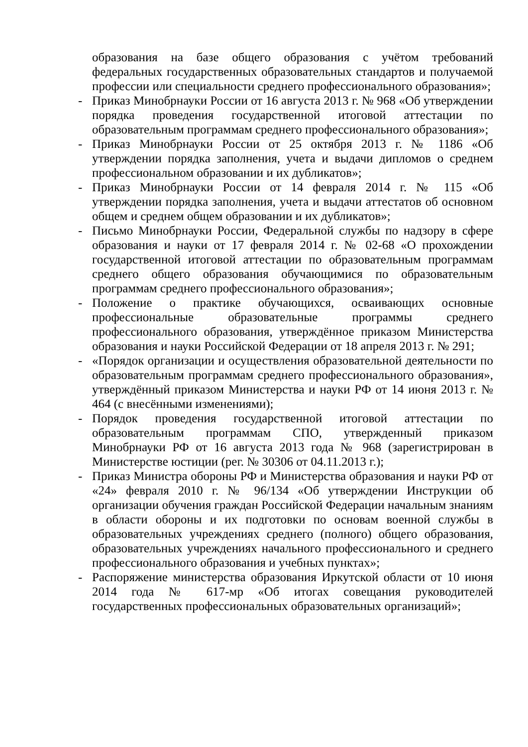образования на базе общего образования с учётом требований федеральных государственных образовательных стандартов и получаемой профессии или специальности среднего профессионального образования»;
- Приказ Минобрнауки России от 16 августа 2013 г. № 968 «Об утверждении порядка проведения государственной итоговой аттестации по образовательным программам среднего профессионального образования»;
- Приказ Минобрнауки России от 25 октября 2013 г. № 1186 «Об утверждении порядка заполнения, учета и выдачи дипломов о среднем профессиональном образовании и их дубликатов»;
- Приказ Минобрнауки России от 14 февраля 2014 г. № 115 «Об утверждении порядка заполнения, учета и выдачи аттестатов об основном общем и среднем общем образовании и их дубликатов»;
- Письмо Минобрнауки России, Федеральной службы по надзору в сфере образования и науки от 17 февраля 2014 г. № 02-68 «О прохождении государственной итоговой аттестации по образовательным программам среднего общего образования обучающимися по образовательным программам среднего профессионального образования»;
- Положение о практике обучающихся, осваивающих основные профессиональные образовательные программы среднего профессионального образования, утверждённое приказом Министерства образования и науки Российской Федерации от 18 апреля 2013 г. № 291;
- «Порядок организации и осуществления образовательной деятельности по образовательным программам среднего профессионального образования», утверждённый приказом Министерства и науки РФ от 14 июня 2013 г. № 464 (с внесёнными изменениями);
- Порядок проведения государственной итоговой аттестации по образовательным программам СПО, утвержденный приказом Минобрнауки РФ от 16 августа 2013 года № 968 (зарегистрирован в Министерстве юстиции (рег. № 30306 от 04.11.2013 г.);
- Приказ Министра обороны РФ и Министерства образования и науки РФ от «24» февраля 2010 г. № 96/134 «Об утверждении Инструкции об организации обучения граждан Российской Федерации начальным знаниям в области обороны и их подготовки по основам военной службы в образовательных учреждениях среднего (полного) общего образования, образовательных учреждениях начального профессионального и среднего профессионального образования и учебных пунктах»;
- Распоряжение министерства образования Иркутской области от 10 июня 2014 года № 617-мр «Об итогах совещания руководителей государственных профессиональных образовательных организаций»;